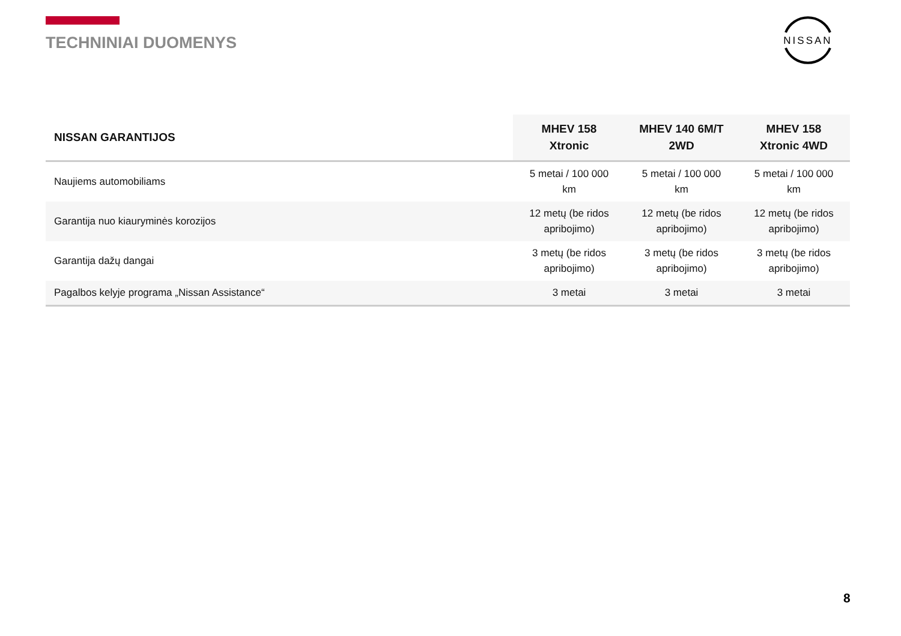TECHNINIAI DUOMENYS
NISSAN
| NISSAN GARANTIJOS | MHEV 158 Xtronic | MHEV 140 6M/T 2WD | MHEV 158 Xtronic 4WD |
| --- | --- | --- | --- |
| Naujiems automobiliams | 5 metai / 100 000 km | 5 metai / 100 000 km | 5 metai / 100 000 km |
| Garantija nuo kiauryminės korozijos | 12 metų (be ridos apribojimo) | 12 metų (be ridos apribojimo) | 12 metų (be ridos apribojimo) |
| Garantija dažų dangai | 3 metų (be ridos apribojimo) | 3 metų (be ridos apribojimo) | 3 metų (be ridos apribojimo) |
| Pagalbos kelyje programa „Nissan Assistance“ | 3 metai | 3 metai | 3 metai |
8